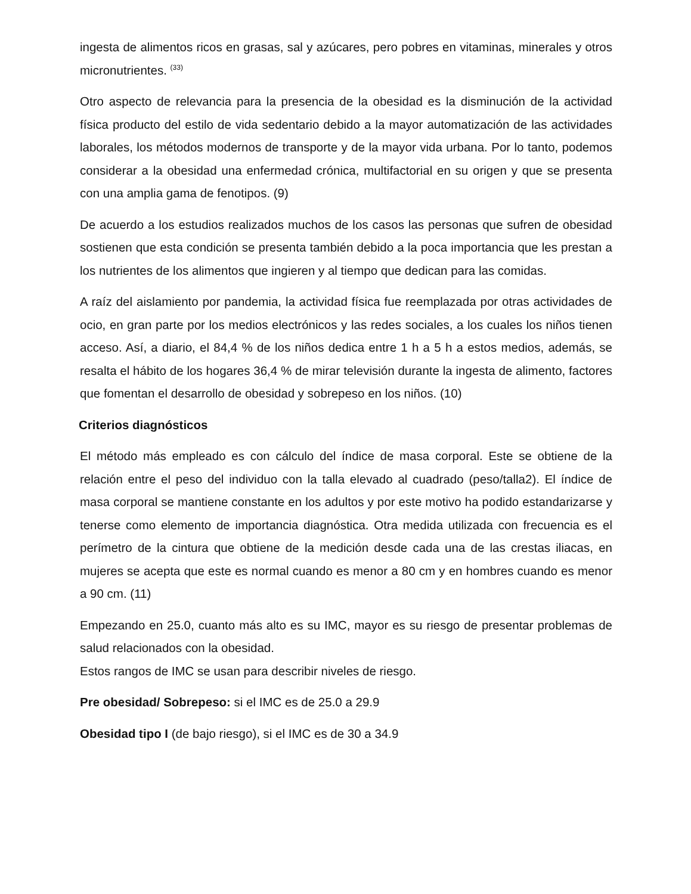ingesta de alimentos ricos en grasas, sal y azúcares, pero pobres en vitaminas, minerales y otros micronutrientes. <sup>(33)</sup>
Otro aspecto de relevancia para la presencia de la obesidad es la disminución de la actividad física producto del estilo de vida sedentario debido a la mayor automatización de las actividades laborales, los métodos modernos de transporte y de la mayor vida urbana. Por lo tanto, podemos considerar a la obesidad una enfermedad crónica, multifactorial en su origen y que se presenta con una amplia gama de fenotipos. (9)
De acuerdo a los estudios realizados muchos de los casos las personas que sufren de obesidad sostienen que esta condición se presenta también debido a la poca importancia que les prestan a los nutrientes de los alimentos que ingieren y al tiempo que dedican para las comidas.
A raíz del aislamiento por pandemia, la actividad física fue reemplazada por otras actividades de ocio, en gran parte por los medios electrónicos y las redes sociales, a los cuales los niños tienen acceso. Así, a diario, el 84,4 % de los niños dedica entre 1 h a 5 h a estos medios, además, se resalta el hábito de los hogares 36,4 % de mirar televisión durante la ingesta de alimento, factores que fomentan el desarrollo de obesidad y sobrepeso en los niños. (10)
Criterios diagnósticos
El método más empleado es con cálculo del índice de masa corporal. Este se obtiene de la relación entre el peso del individuo con la talla elevado al cuadrado (peso/talla2). El índice de masa corporal se mantiene constante en los adultos y por este motivo ha podido estandarizarse y tenerse como elemento de importancia diagnóstica. Otra medida utilizada con frecuencia es el perímetro de la cintura que obtiene de la medición desde cada una de las crestas iliacas, en mujeres se acepta que este es normal cuando es menor a 80 cm y en hombres cuando es menor a 90 cm. (11)
Empezando en 25.0, cuanto más alto es su IMC, mayor es su riesgo de presentar problemas de salud relacionados con la obesidad.
Estos rangos de IMC se usan para describir niveles de riesgo.
Pre obesidad/ Sobrepeso: si el IMC es de 25.0 a 29.9
Obesidad tipo I (de bajo riesgo), si el IMC es de 30 a 34.9